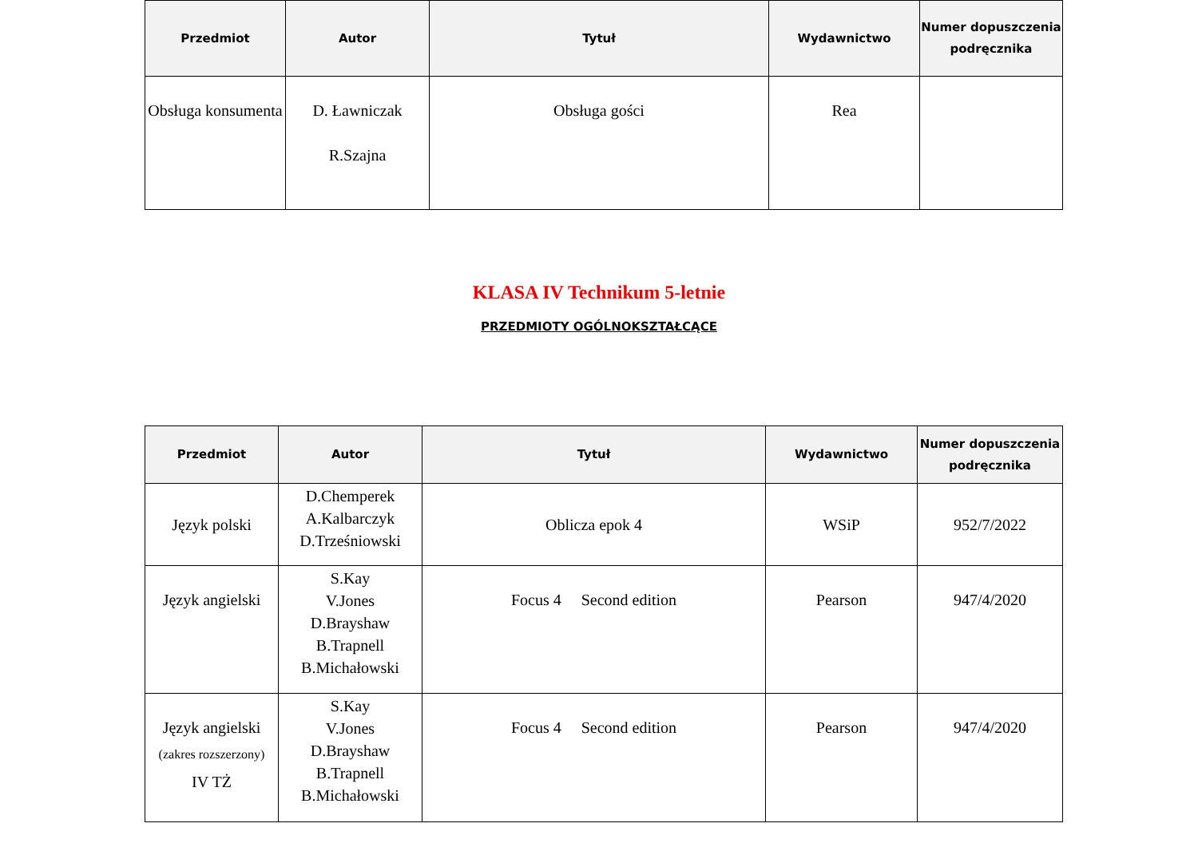| Przedmiot | Autor | Tytuł | Wydawnictwo | Numer dopuszczenia podręcznika |
| --- | --- | --- | --- | --- |
| Obsługa konsumenta | D. Ławniczak R.Szajna | Obsługa gości | Rea | |
KLASA IV Technikum 5-letnie
PRZEDMIOTY OGÓLNOKSZTAŁCĄCE
| Przedmiot | Autor | Tytuł | Wydawnictwo | Numer dopuszczenia podręcznika |
| --- | --- | --- | --- | --- |
| Język polski | D.Chemperek A.Kalbarczyk D.Trześniowski | Oblicza epok 4 | WSiP | 952/7/2022 |
| Język angielski | S.Kay V.Jones D.Brayshaw B.Trapnell B.Michałowski | Focus 4 Second edition | Pearson | 947/4/2020 |
| Język angielski (zakres rozszerzony) IV TŻ | S.Kay V.Jones D.Brayshaw B.Trapnell B.Michałowski | Focus 4 Second edition | Pearson | 947/4/2020 |